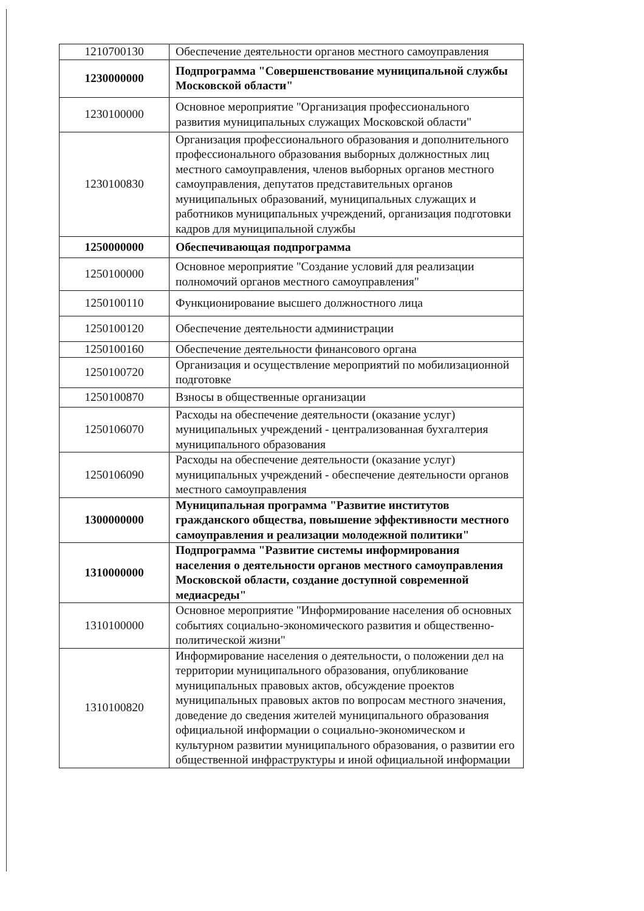| 1210700130 | Обеспечение деятельности органов местного самоуправления |
| 1230000000 | Подпрограмма "Совершенствование муниципальной службы Московской области" |
| 1230100000 | Основное мероприятие "Организация профессионального развития муниципальных служащих Московской области" |
| 1230100830 | Организация профессионального образования и дополнительного профессионального образования выборных должностных лиц местного самоуправления, членов выборных органов местного самоуправления, депутатов представительных органов муниципальных образований, муниципальных служащих и работников муниципальных учреждений, организация подготовки кадров для муниципальной службы |
| 1250000000 | Обеспечивающая подпрограмма |
| 1250100000 | Основное мероприятие "Создание условий для реализации полномочий органов местного самоуправления" |
| 1250100110 | Функционирование высшего должностного лица |
| 1250100120 | Обеспечение деятельности администрации |
| 1250100160 | Обеспечение деятельности финансового органа |
| 1250100720 | Организация и осуществление мероприятий по мобилизационной подготовке |
| 1250100870 | Взносы в общественные организации |
| 1250106070 | Расходы на обеспечение деятельности (оказание услуг) муниципальных учреждений - централизованная бухгалтерия муниципального образования |
| 1250106090 | Расходы на обеспечение деятельности (оказание услуг) муниципальных учреждений - обеспечение деятельности органов местного самоуправления |
| 1300000000 | Муниципальная программа "Развитие институтов гражданского общества, повышение эффективности местного самоуправления и реализации молодежной политики" |
| 1310000000 | Подпрограмма "Развитие системы информирования населения о деятельности органов местного самоуправления Московской области, создание доступной современной медиасреды" |
| 1310100000 | Основное мероприятие "Информирование населения об основных событиях социально-экономического развития и общественно-политической жизни" |
| 1310100820 | Информирование населения о деятельности, о положении дел на территории муниципального образования, опубликование муниципальных правовых актов, обсуждение проектов муниципальных правовых актов по вопросам местного значения, доведение до сведения жителей муниципального образования официальной информации о социально-экономическом и культурном развитии муниципального образования, о развитии его общественной инфраструктуры и иной официальной информации |